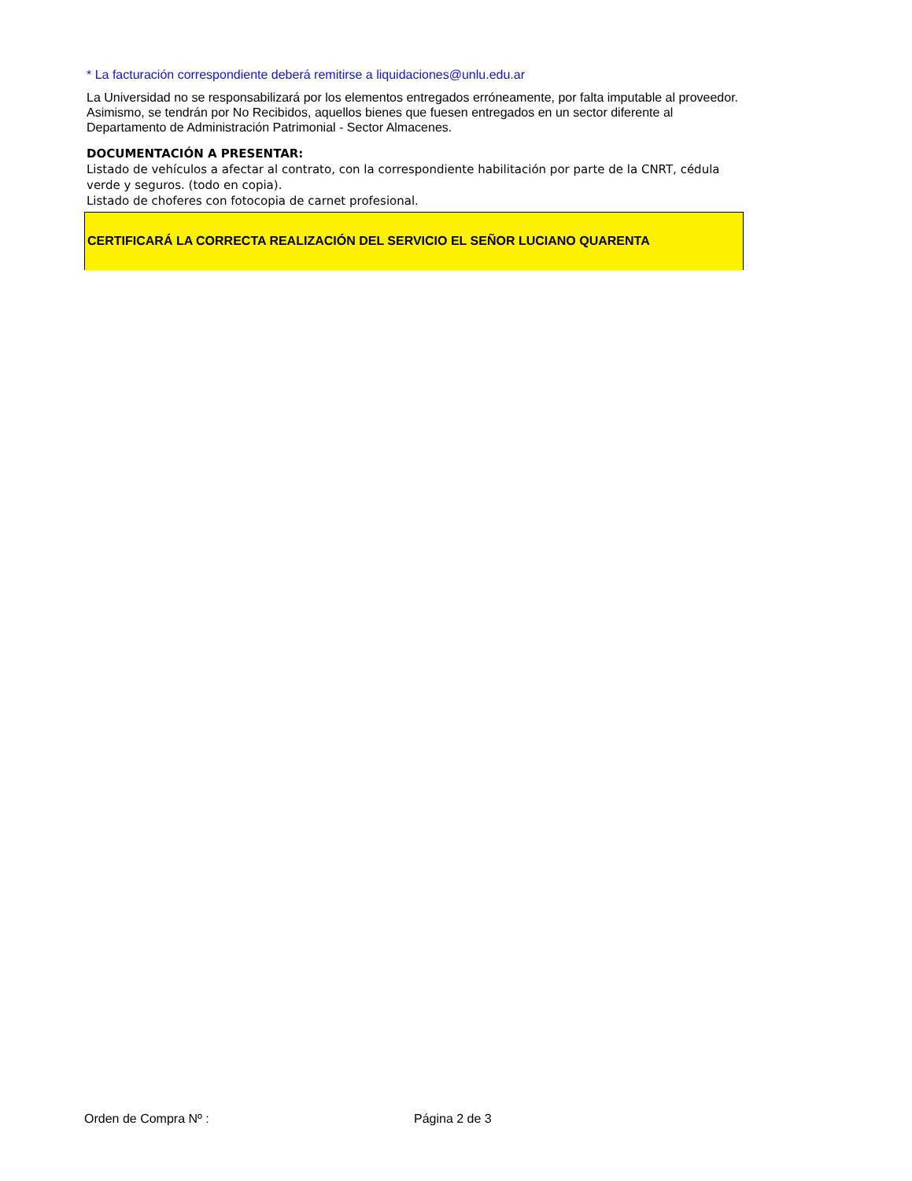* La facturación correspondiente deberá remitirse a liquidaciones@unlu.edu.ar
La Universidad no se responsabilizará por los elementos entregados erróneamente, por falta imputable al proveedor. Asimismo, se tendrán por No Recibidos, aquellos bienes que fuesen entregados en un sector diferente al Departamento de Administración Patrimonial - Sector Almacenes.
DOCUMENTACIÓN A PRESENTAR:
Listado de vehículos a afectar al contrato, con la correspondiente habilitación por parte de la CNRT, cédula verde y seguros. (todo en copia).
Listado de choferes con fotocopia de carnet profesional.
CERTIFICARÁ LA CORRECTA REALIZACIÓN DEL SERVICIO EL SEÑOR LUCIANO QUARENTA
Orden de Compra Nº : Página 2 de 3